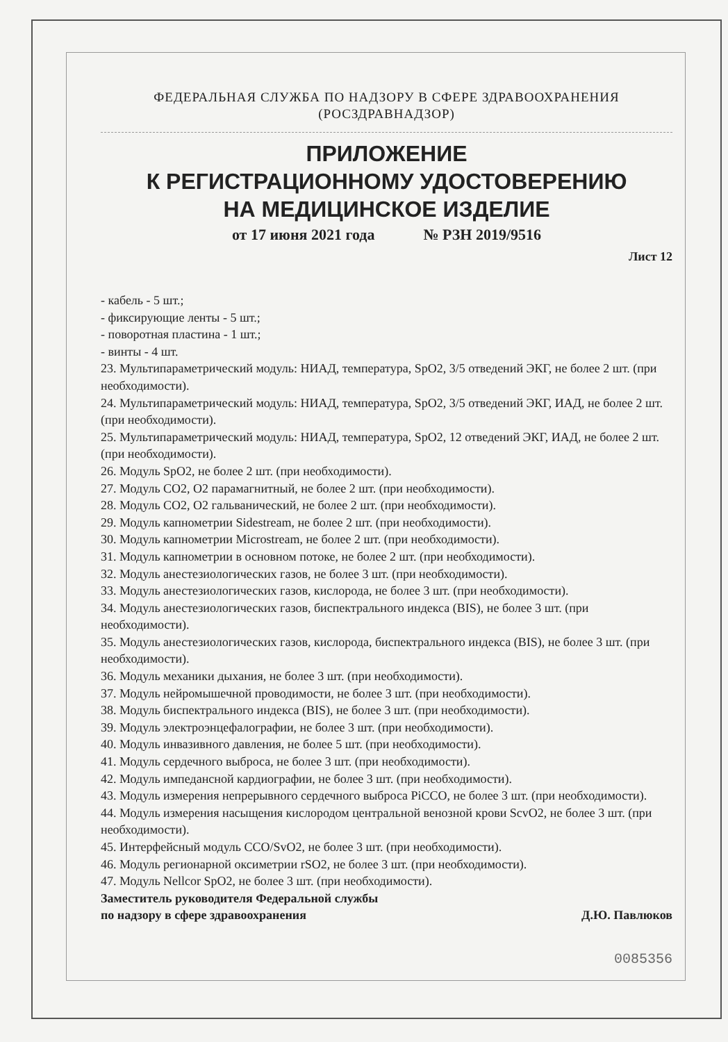ФЕДЕРАЛЬНАЯ СЛУЖБА ПО НАДЗОРУ В СФЕРЕ ЗДРАВООХРАНЕНИЯ
(РОСЗДРАВНАДЗОР)
ПРИЛОЖЕНИЕ
К РЕГИСТРАЦИОННОМУ УДОСТОВЕРЕНИЮ
НА МЕДИЦИНСКОЕ ИЗДЕЛИЕ
от 17 июня 2021 года № РЗН 2019/9516
Лист 12
- кабель - 5 шт.;
- фиксирующие ленты - 5 шт.;
- поворотная пластина - 1 шт.;
- винты - 4 шт.
23. Мультипараметрический модуль: НИАД, температура, SpO2, 3/5 отведений ЭКГ, не более 2 шт. (при необходимости).
24. Мультипараметрический модуль: НИАД, температура, SpO2, 3/5 отведений ЭКГ, ИАД, не более 2 шт. (при необходимости).
25. Мультипараметрический модуль: НИАД, температура, SpO2, 12 отведений ЭКГ, ИАД, не более 2 шт. (при необходимости).
26. Модуль SpO2, не более 2 шт. (при необходимости).
27. Модуль CO2, O2 парамагнитный, не более 2 шт. (при необходимости).
28. Модуль CO2, O2 гальванический, не более 2 шт. (при необходимости).
29. Модуль капнометрии Sidestream, не более 2 шт. (при необходимости).
30. Модуль капнометрии Microstream, не более 2 шт. (при необходимости).
31. Модуль капнометрии в основном потоке, не более 2 шт. (при необходимости).
32. Модуль анестезиологических газов, не более 3 шт. (при необходимости).
33. Модуль анестезиологических газов, кислорода, не более 3 шт. (при необходимости).
34. Модуль анестезиологических газов, биспектрального индекса (BIS), не более 3 шт. (при необходимости).
35. Модуль анестезиологических газов, кислорода, биспектрального индекса (BIS), не более 3 шт. (при необходимости).
36. Модуль механики дыхания, не более 3 шт. (при необходимости).
37. Модуль нейромышечной проводимости, не более 3 шт. (при необходимости).
38. Модуль биспектрального индекса (BIS), не более 3 шт. (при необходимости).
39. Модуль электроэнцефалографии, не более 3 шт. (при необходимости).
40. Модуль инвазивного давления, не более 5 шт. (при необходимости).
41. Модуль сердечного выброса, не более 3 шт. (при необходимости).
42. Модуль импедансной кардиографии, не более 3 шт. (при необходимости).
43. Модуль измерения непрерывного сердечного выброса PiCCO, не более 3 шт. (при необходимости).
44. Модуль измерения насыщения кислородом центральной венозной крови ScvO2, не более 3 шт. (при необходимости).
45. Интерфейсный модуль CCO/SvO2, не более 3 шт. (при необходимости).
46. Модуль регионарной оксиметрии rSO2, не более 3 шт. (при необходимости).
47. Модуль Nellcor SpO2, не более 3 шт. (при необходимости).
Заместитель руководителя Федеральной службы
по надзору в сфере здравоохранения Д.Ю. Павлюков
0085356